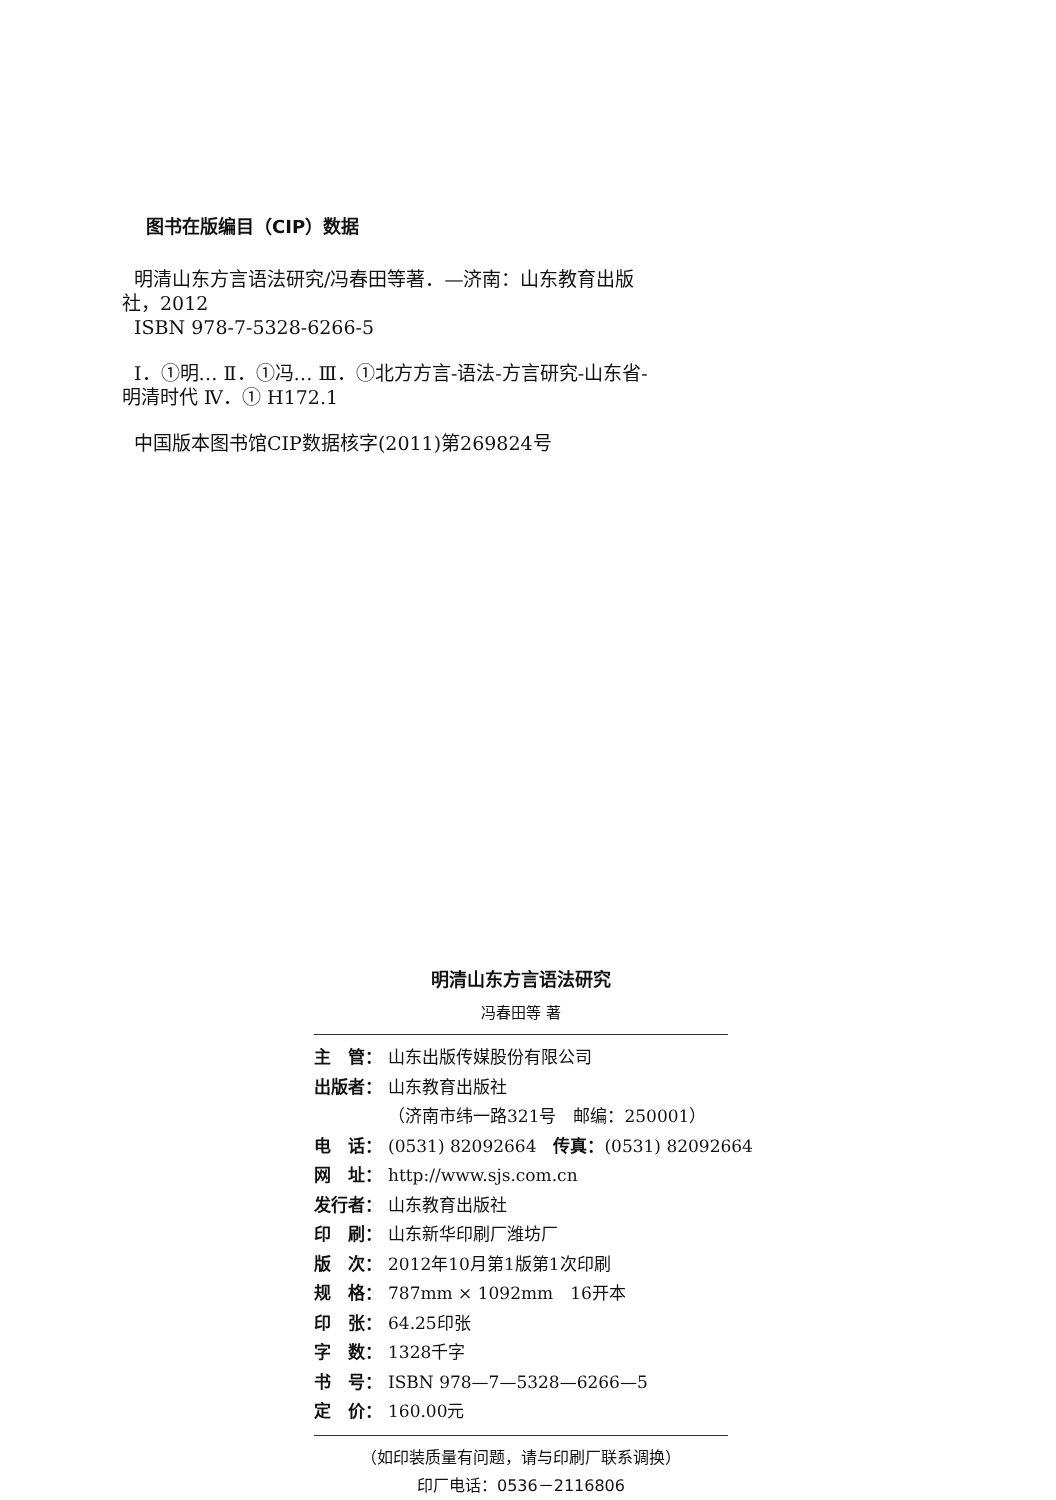图书在版编目（CIP）数据
明清山东方言语法研究/冯春田等著．—济南：山东教育出版社，2012
ISBN 978-7-5328-6266-5
Ⅰ．①明… Ⅱ．①冯… Ⅲ．①北方方言-语法-方言研究-山东省-明清时代 Ⅳ．① H172.1
中国版本图书馆CIP数据核字(2011)第269824号
明清山东方言语法研究
冯春田等 著
主　管： 山东出版传媒股份有限公司
出版者： 山东教育出版社
（济南市纬一路321号　邮编：250001）
电　话： (0531) 82092664　传真：(0531) 82092664
网　址： http://www.sjs.com.cn
发行者： 山东教育出版社
印　刷： 山东新华印刷厂潍坊厂
版　次： 2012年10月第1版第1次印刷
规　格： 787mm × 1092mm　16开本
印　张： 64.25印张
字　数： 1328千字
书　号： ISBN 978—7—5328—6266—5
定　价： 160.00元
（如印装质量有问题，请与印刷厂联系调换）
印厂电话：0536－2116806